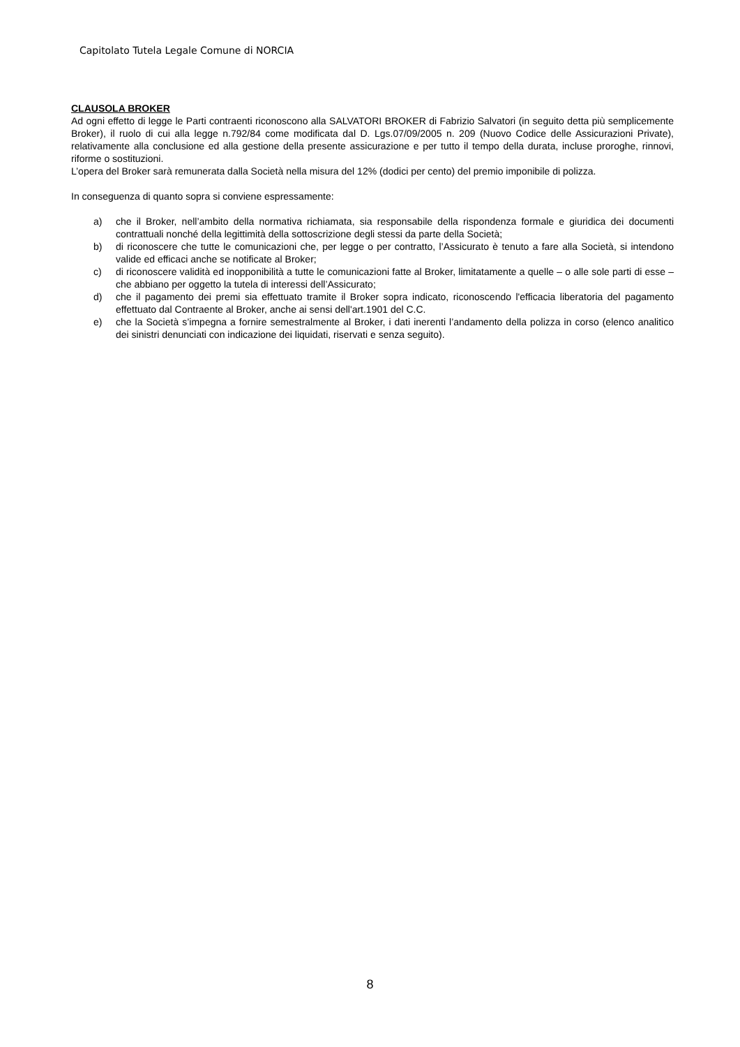Capitolato Tutela Legale Comune di NORCIA
CLAUSOLA BROKER
Ad ogni effetto di legge le Parti contraenti riconoscono alla SALVATORI BROKER di Fabrizio Salvatori (in seguito detta più semplicemente Broker), il ruolo di cui alla legge n.792/84 come modificata dal D. Lgs.07/09/2005 n. 209 (Nuovo Codice delle Assicurazioni Private), relativamente alla conclusione ed alla gestione della presente assicurazione e per tutto il tempo della durata, incluse proroghe, rinnovi, riforme o sostituzioni.
L’opera del Broker sarà remunerata dalla Società nella misura del 12% (dodici per cento) del premio imponibile di polizza.
In conseguenza di quanto sopra si conviene espressamente:
a) che il Broker, nell’ambito della normativa richiamata, sia responsabile della rispondenza formale e giuridica dei documenti contrattuali nonché della legittimità della sottoscrizione degli stessi da parte della Società;
b) di riconoscere che tutte le comunicazioni che, per legge o per contratto, l’Assicurato è tenuto a fare alla Società, si intendono valide ed efficaci anche se notificate al Broker;
c) di riconoscere validità ed inopponibilità a tutte le comunicazioni fatte al Broker, limitatamente a quelle – o alle sole parti di esse – che abbiano per oggetto la tutela di interessi dell’Assicurato;
d) che il pagamento dei premi sia effettuato tramite il Broker sopra indicato, riconoscendo l'efficacia liberatoria del pagamento effettuato dal Contraente al Broker, anche ai sensi dell'art.1901 del C.C.
e) che la Società s’impegna a fornire semestralmente al Broker, i dati inerenti l’andamento della polizza in corso (elenco analitico dei sinistri denunciati con indicazione dei liquidati, riservati e senza seguito).
8